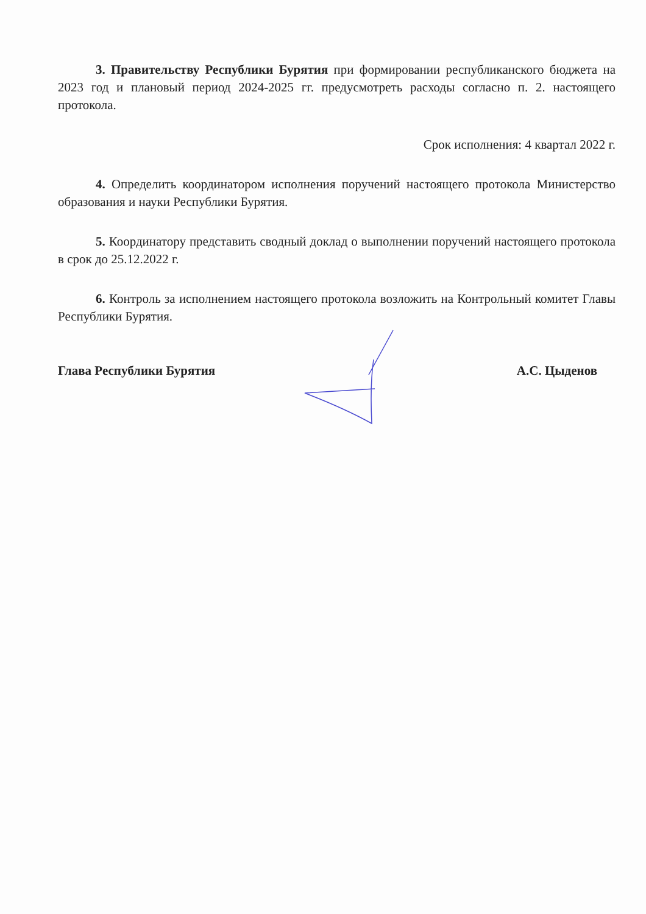3. Правительству Республики Бурятия при формировании республиканского бюджета на 2023 год и плановый период 2024-2025 гг. предусмотреть расходы согласно п. 2. настоящего протокола.
Срок исполнения: 4 квартал 2022 г.
4. Определить координатором исполнения поручений настоящего протокола Министерство образования и науки Республики Бурятия.
5. Координатору представить сводный доклад о выполнении поручений настоящего протокола в срок до 25.12.2022 г.
6. Контроль за исполнением настоящего протокола возложить на Контрольный комитет Главы Республики Бурятия.
Глава Республики Бурятия А.С. Цыденов